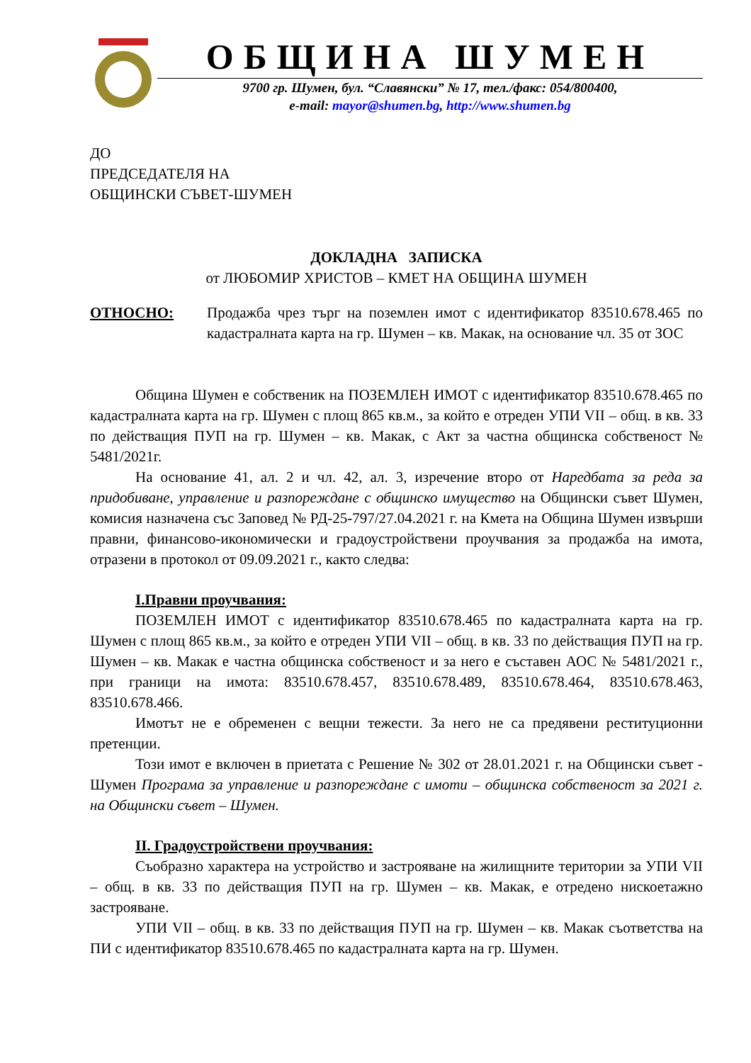ОБЩИНА ШУМЕН
9700 гр. Шумен, бул. “Славянски” № 17, тел./факс: 054/800400,
e-mail: mayor@shumen.bg, http://www.shumen.bg
ДО
ПРЕДСЕДАТЕЛЯ НА
ОБЩИНСКИ СЪВЕТ-ШУМЕН
ДОКЛАДНА ЗАПИСКА
от ЛЮБОМИР ХРИСТОВ – КМЕТ НА ОБЩИНА ШУМЕН
ОТНОСНО: Продажба чрез търг на поземлен имот с идентификатор 83510.678.465 по кадастралната карта на гр. Шумен – кв. Макак, на основание чл. 35 от ЗОС
Община Шумен е собственик на ПОЗЕМЛЕН ИМОТ с идентификатор 83510.678.465 по кадастралната карта на гр. Шумен с площ 865 кв.м., за който е отреден УПИ VII – общ. в кв. 33 по действащия ПУП на гр. Шумен – кв. Макак, с Акт за частна общинска собственост № 5481/2021г.
На основание 41, ал. 2 и чл. 42, ал. 3, изречение второ от Наредбата за реда за придобиване, управление и разпореждане с общинско имущество на Общински съвет Шумен, комисия назначена със Заповед № РД-25-797/27.04.2021 г. на Кмета на Община Шумен извърши правни, финансово-икономически и градоустройствени проучвания за продажба на имота, отразени в протокол от 09.09.2021 г., както следва:
I.Правни проучвания:
ПОЗЕМЛЕН ИМОТ с идентификатор 83510.678.465 по кадастралната карта на гр. Шумен с площ 865 кв.м., за който е отреден УПИ VII – общ. в кв. 33 по действащия ПУП на гр. Шумен – кв. Макак е частна общинска собственост и за него е съставен АОС № 5481/2021 г., при граници на имота: 83510.678.457, 83510.678.489, 83510.678.464, 83510.678.463, 83510.678.466.
Имотът не е обременен с вещни тежести. За него не са предявени реституционни претенции.
Този имот е включен в приетата с Решение № 302 от 28.01.2021 г. на Общински съвет - Шумен Програма за управление и разпореждане с имоти – общинска собственост за 2021 г. на Общински съвет – Шумен.
II. Градоустройствени проучвания:
Съобразно характера на устройство и застрояване на жилищните територии за УПИ VII – общ. в кв. 33 по действащия ПУП на гр. Шумен – кв. Макак, е отредено нискоетажно застрояване.
УПИ VII – общ. в кв. 33 по действащия ПУП на гр. Шумен – кв. Макак съответства на ПИ с идентификатор 83510.678.465 по кадастралната карта на гр. Шумен.